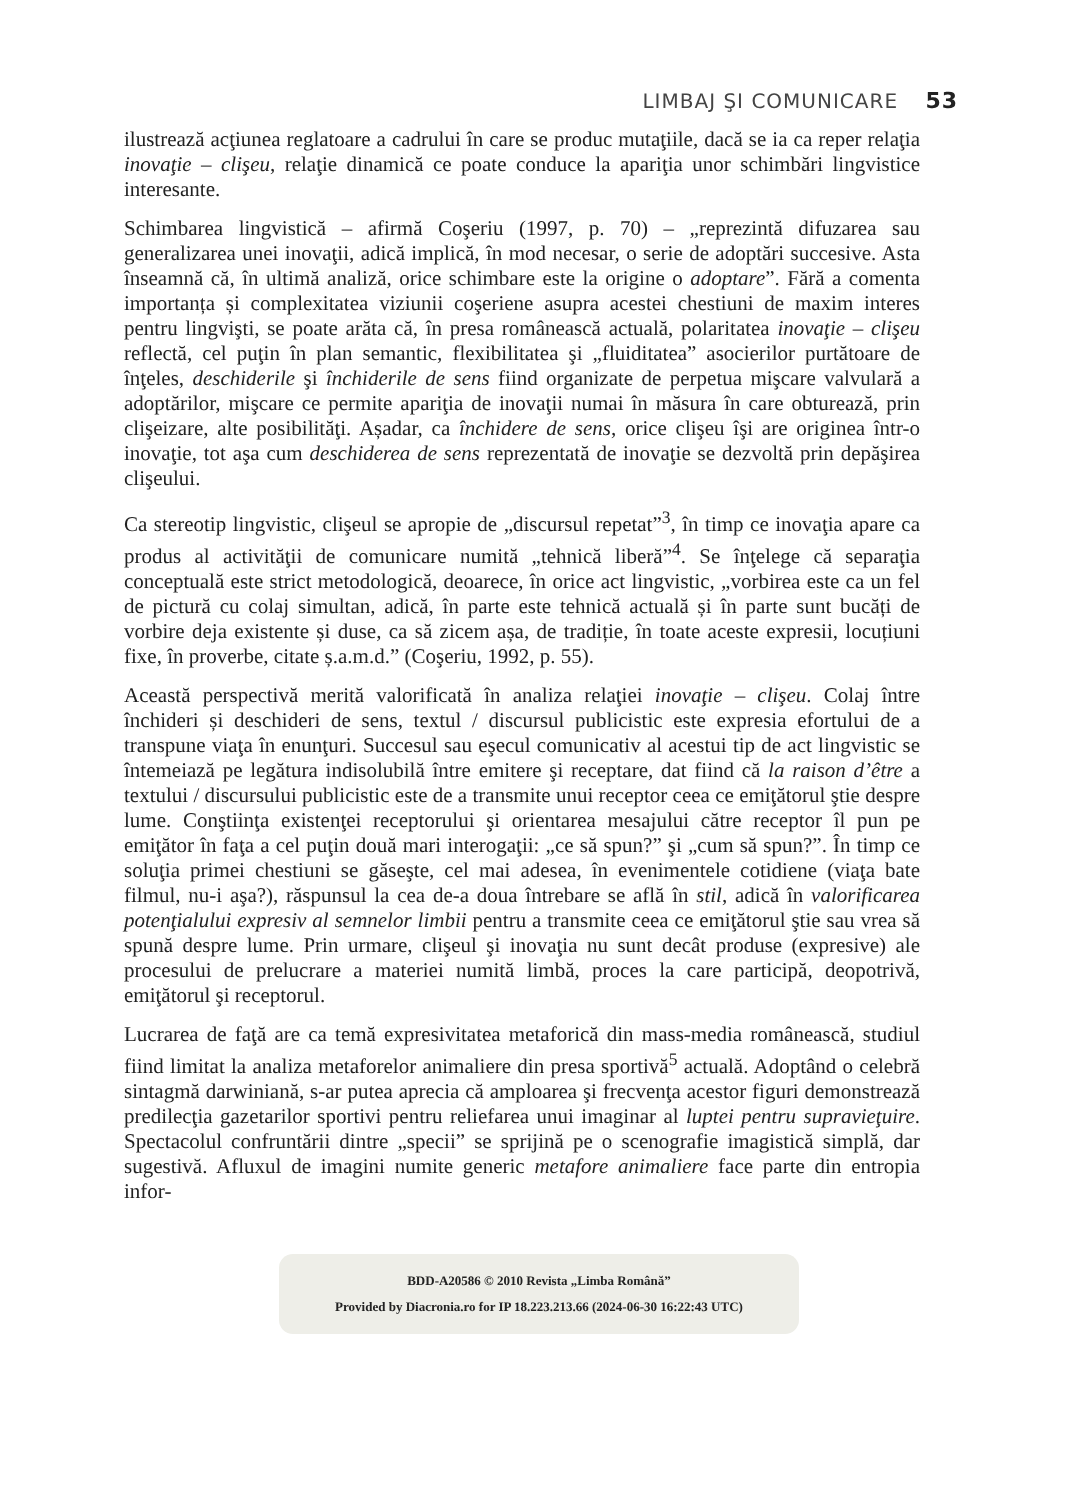LIMBAJ ŞI COMUNICARE 53
ilustrează acţiunea reglatoare a cadrului în care se produc mutaţiile, dacă se ia ca reper relaţia inovaţie – clişeu, relaţie dinamică ce poate conduce la apariţia unor schimbări lingvistice interesante.
Schimbarea lingvistică – afirmă Coşeriu (1997, p. 70) – „reprezintă difuzarea sau generalizarea unei inovaţii, adică implică, în mod necesar, o serie de adoptări succesive. Asta înseamnă că, în ultimă analiză, orice schimbare este la origine o adoptare”. Fără a comenta importanța și complexitatea viziunii coşeriene asupra acestei chestiuni de maxim interes pentru lingvişti, se poate arăta că, în presa românească actuală, polaritatea inovaţie – clişeu reflectă, cel puţin în plan semantic, flexibilitatea şi „fluiditatea” asocierilor purtătoare de înţeles, deschiderile şi închiderile de sens fiind organizate de perpetua mişcare valvulară a adoptărilor, mişcare ce permite apariţia de inovaţii numai în măsura în care obturează, prin clişeizare, alte posibilităţi. Așadar, ca închidere de sens, orice clişeu îşi are originea într-o inovaţie, tot aşa cum deschiderea de sens reprezentată de inovaţie se dezvoltă prin depăşirea clişeului.
Ca stereotip lingvistic, clişeul se apropie de „discursul repetat”<sup>3</sup>, în timp ce inovaţia apare ca produs al activităţii de comunicare numită „tehnică liberă”<sup>4</sup>. Se înţelege că separaţia conceptuală este strict metodologică, deoarece, în orice act lingvistic, „vorbirea este ca un fel de pictură cu colaj simultan, adică, în parte este tehnică actuală și în parte sunt bucăți de vorbire deja existente și duse, ca să zicem așa, de tradiție, în toate aceste expresii, locuțiuni fixe, în proverbe, citate ș.a.m.d.” (Coşeriu, 1992, p. 55).
Această perspectivă merită valorificată în analiza relaţiei inovaţie – clişeu. Colaj între închideri și deschideri de sens, textul / discursul publicistic este expresia efortului de a transpune viaţa în enunţuri. Succesul sau eşecul comunicativ al acestui tip de act lingvistic se întemeiază pe legătura indisolubilă între emitere şi receptare, dat fiind că la raison d’être a textului / discursului publicistic este de a transmite unui receptor ceea ce emiţătorul ştie despre lume. Conştiinţa existenţei receptorului şi orientarea mesajului către receptor îl pun pe emiţător în faţa a cel puţin două mari interogaţii: „ce să spun?” şi „cum să spun?”. În timp ce soluţia primei chestiuni se găseşte, cel mai adesea, în evenimentele cotidiene (viaţa bate filmul, nu-i aşa?), răspunsul la cea de-a doua întrebare se află în stil, adică în valorificarea potenţialului expresiv al semnelor limbii pentru a transmite ceea ce emiţătorul ştie sau vrea să spună despre lume. Prin urmare, clişeul şi inovaţia nu sunt decât produse (expresive) ale procesului de prelucrare a materiei numită limbă, proces la care participă, deopotrivă, emiţătorul şi receptorul.
Lucrarea de faţă are ca temă expresivitatea metaforică din mass-media românească, studiul fiind limitat la analiza metaforelor animaliere din presa sportivă<sup>5</sup> actuală. Adoptând o celebră sintagmă darwiniană, s-ar putea aprecia că amploarea şi frecvenţa acestor figuri demonstrează predilecţia gazetarilor sportivi pentru reliefarea unui imaginar al luptei pentru supravieţuire. Spectacolul confruntării dintre „specii” se sprijină pe o scenografie imagistică simplă, dar sugestivă. Afluxul de imagini numite generic metafore animaliere face parte din entropia infor-
BDD-A20586 © 2010 Revista „Limba Română”
Provided by Diacronia.ro for IP 18.223.213.66 (2024-06-30 16:22:43 UTC)